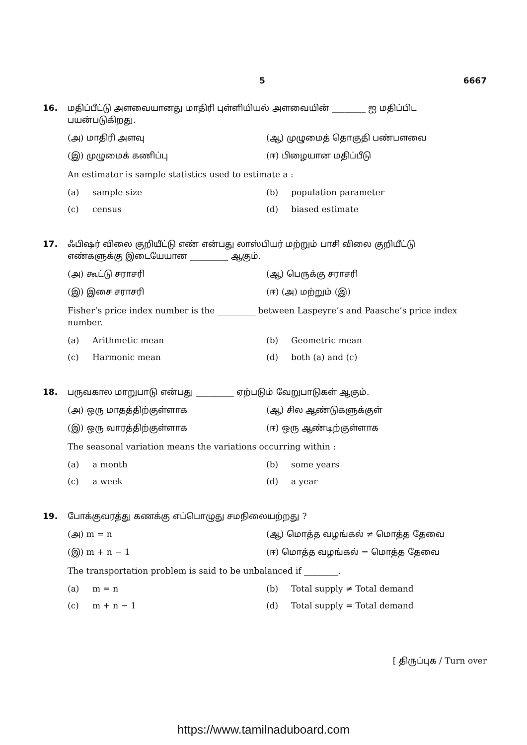5 6667
16. மதிப்பீட்டு அளவையானது மாதிரி புள்ளியியல் அளவையின் ________ ஐ மதிப்பிட பயன்படுகிறது.
(அ) மாதிரி அளவு
(ஆ) முழுமைத் தொகுதி பண்பளவை
(இ) முழுமைக் கணிப்பு
(ஈ) பிழையான மதிப்பீடு
An estimator is sample statistics used to estimate a :
(a) sample size
(b) population parameter
(c) census
(d) biased estimate
17. ஃபிஷர் விலை குறியீட்டு எண் என்பது லாஸ்பியர் மற்றும் பாசி விலை குறியீட்டு எண்களுக்கு இடையேயான _________ ஆகும்.
(அ) கூட்டு சராசரி
(ஆ) பெருக்கு சராசரி
(இ) இசை சராசரி
(ஈ) (அ) மற்றும் (இ)
Fisher’s price index number is the _________ between Laspeyre’s and Paasche’s price index number.
(a) Arithmetic mean
(b) Geometric mean
(c) Harmonic mean
(d) both (a) and (c)
18. பருவகால மாறுபாடு என்பது _________ ஏற்படும் வேறுபாடுகள் ஆகும்.
(அ) ஒரு மாதத்திற்குள்ளாக
(ஆ) சில ஆண்டுகளுக்குள்
(இ) ஒரு வாரத்திற்குள்ளாக
(ஈ) ஒரு ஆண்டிற்குள்ளாக
The seasonal variation means the variations occurring within :
(a) a month
(b) some years
(c) a week
(d) a year
19. போக்குவரத்து கணக்கு எப்பொழுது சமநிலையற்றது ?
(அ) m = n
(ஆ) மொத்த வழங்கல் ≠ மொத்த தேவை
(இ) m + n − 1
(ஈ) மொத்த வழங்கல் = மொத்த தேவை
The transportation problem is said to be unbalanced if ________.
(a) m = n
(b) Total supply ≠ Total demand
(c) m + n − 1
(d) Total supply = Total demand
[ திருப்புக / Turn over
https://www.tamilnaduboard.com